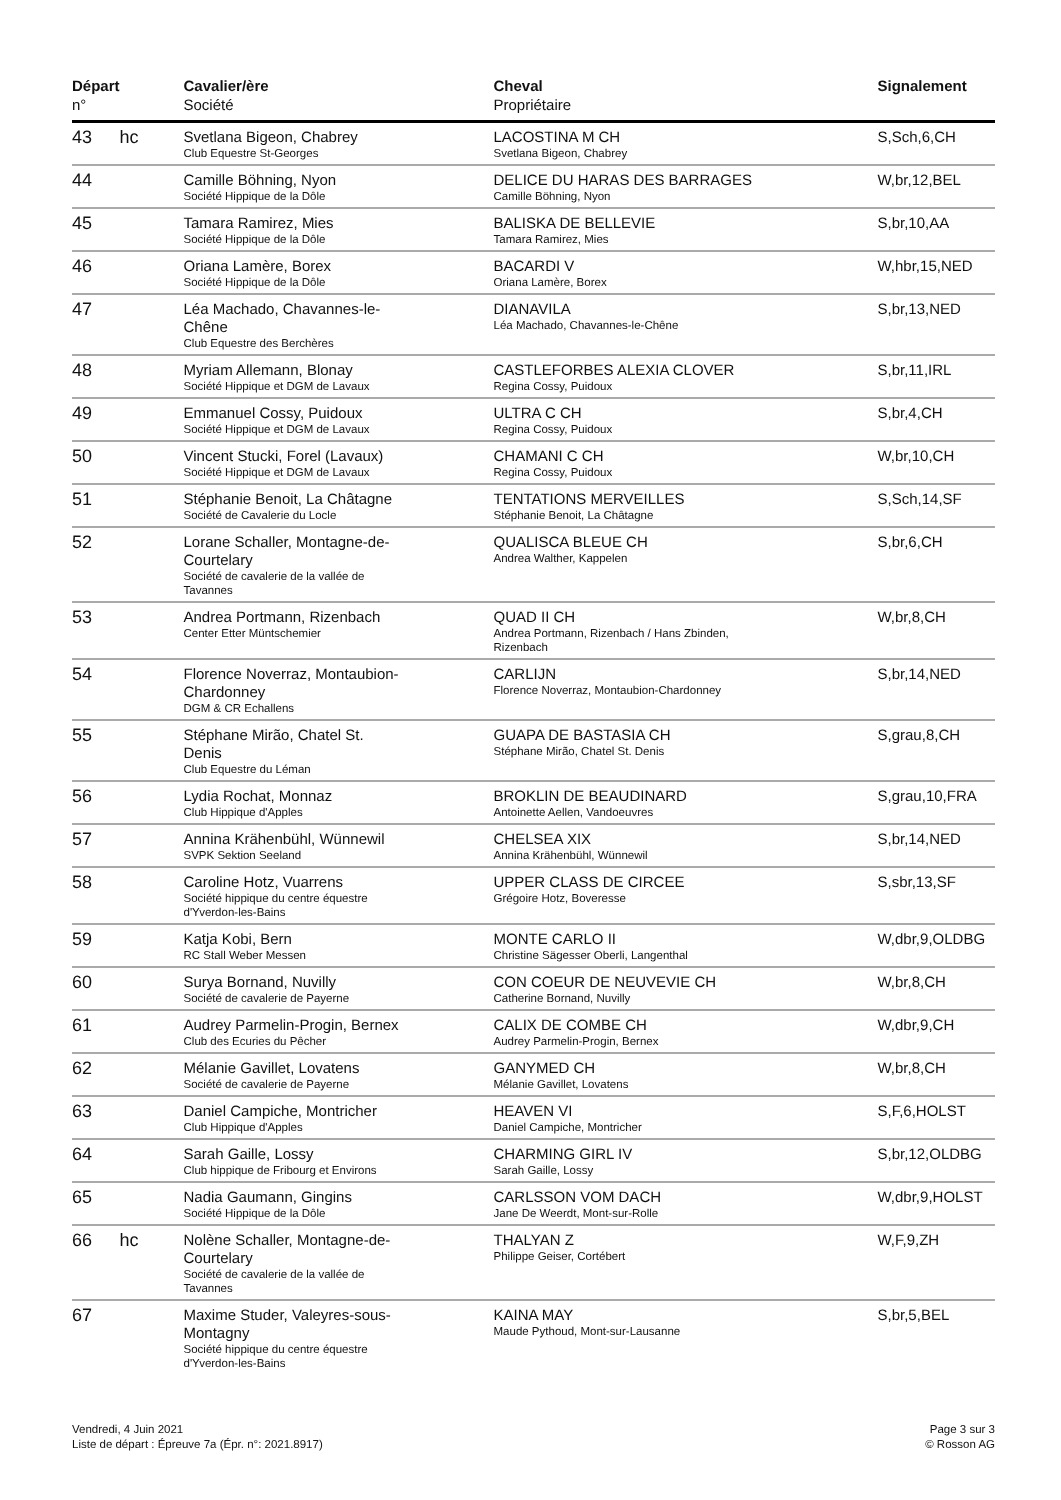| Départ n° | | Cavalier/ère Société | Cheval Propriétaire | Signalement |
| --- | --- | --- | --- | --- |
| 43 | hc | Svetlana Bigeon, Chabrey Club Equestre St-Georges | LACOSTINA M CH Svetlana Bigeon, Chabrey | S,Sch,6,CH |
| 44 | | Camille Böhning, Nyon Société Hippique de la Dôle | DELICE DU HARAS DES BARRAGES Camille Böhning, Nyon | W,br,12,BEL |
| 45 | | Tamara Ramirez, Mies Société Hippique de la Dôle | BALISKA DE BELLEVIE Tamara Ramirez, Mies | S,br,10,AA |
| 46 | | Oriana Lamère, Borex Société Hippique de la Dôle | BACARDI V Oriana Lamère, Borex | W,hbr,15,NED |
| 47 | | Léa Machado, Chavannes-le- Chêne Club Equestre des Berchères | DIANAVILA Léa Machado, Chavannes-le-Chêne | S,br,13,NED |
| 48 | | Myriam Allemann, Blonay Société Hippique et DGM de Lavaux | CASTLEFORBES ALEXIA CLOVER Regina Cossy, Puidoux | S,br,11,IRL |
| 49 | | Emmanuel Cossy, Puidoux Société Hippique et DGM de Lavaux | ULTRA C CH Regina Cossy, Puidoux | S,br,4,CH |
| 50 | | Vincent Stucki, Forel (Lavaux) Société Hippique et DGM de Lavaux | CHAMANI C CH Regina Cossy, Puidoux | W,br,10,CH |
| 51 | | Stéphanie Benoit, La Châtagne Société de Cavalerie du Locle | TENTATIONS MERVEILLES Stéphanie Benoit, La Châtagne | S,Sch,14,SF |
| 52 | | Lorane Schaller, Montagne-de- Courtelary Société de cavalerie de la vallée de Tavannes | QUALISCA BLEUE CH Andrea Walther, Kappelen | S,br,6,CH |
| 53 | | Andrea Portmann, Rizenbach Center Etter Müntschemier | QUAD II CH Andrea Portmann, Rizenbach / Hans Zbinden, Rizenbach | W,br,8,CH |
| 54 | | Florence Noverraz, Montaubion- Chardonney DGM & CR Echallens | CARLIJN Florence Noverraz, Montaubion-Chardonney | S,br,14,NED |
| 55 | | Stéphane Mirão, Chatel St. Denis Club Equestre du Léman | GUAPA DE BASTASIA CH Stéphane Mirão, Chatel St. Denis | S,grau,8,CH |
| 56 | | Lydia Rochat, Monnaz Club Hippique d'Apples | BROKLIN DE BEAUDINARD Antoinette Aellen, Vandoeuvres | S,grau,10,FRA |
| 57 | | Annina Krähenbühl, Wünnewil SVPK Sektion Seeland | CHELSEA XIX Annina Krähenbühl, Wünnewil | S,br,14,NED |
| 58 | | Caroline Hotz, Vuarrens Société hippique du centre équestre d'Yverdon-les-Bains | UPPER CLASS DE CIRCEE Grégoire Hotz, Boveresse | S,sbr,13,SF |
| 59 | | Katja Kobi, Bern RC Stall Weber Messen | MONTE CARLO II Christine Sägesser Oberli, Langenthal | W,dbr,9,OLDBG |
| 60 | | Surya Bornand, Nuvilly Société de cavalerie de Payerne | CON COEUR DE NEUVEVIE CH Catherine Bornand, Nuvilly | W,br,8,CH |
| 61 | | Audrey Parmelin-Progin, Bernex Club des Ecuries du Pêcher | CALIX DE COMBE CH Audrey Parmelin-Progin, Bernex | W,dbr,9,CH |
| 62 | | Mélanie Gavillet, Lovatens Société de cavalerie de Payerne | GANYMED CH Mélanie Gavillet, Lovatens | W,br,8,CH |
| 63 | | Daniel Campiche, Montricher Club Hippique d'Apples | HEAVEN VI Daniel Campiche, Montricher | S,F,6,HOLST |
| 64 | | Sarah Gaille, Lossy Club hippique de Fribourg et Environs | CHARMING GIRL IV Sarah Gaille, Lossy | S,br,12,OLDBG |
| 65 | | Nadia Gaumann, Gingins Société Hippique de la Dôle | CARLSSON VOM DACH Jane De Weerdt, Mont-sur-Rolle | W,dbr,9,HOLST |
| 66 | hc | Nolène Schaller, Montagne-de- Courtelary Société de cavalerie de la vallée de Tavannes | THALYAN Z Philippe Geiser, Cortébert | W,F,9,ZH |
| 67 | | Maxime Studer, Valeyres-sous- Montagny Société hippique du centre équestre d'Yverdon-les-Bains | KAINA MAY Maude Pythoud, Mont-sur-Lausanne | S,br,5,BEL |
Vendredi, 4 Juin 2021
Liste de départ : Épreuve 7a (Épr. n°: 2021.8917)
Page 3 sur 3
© Rosson AG